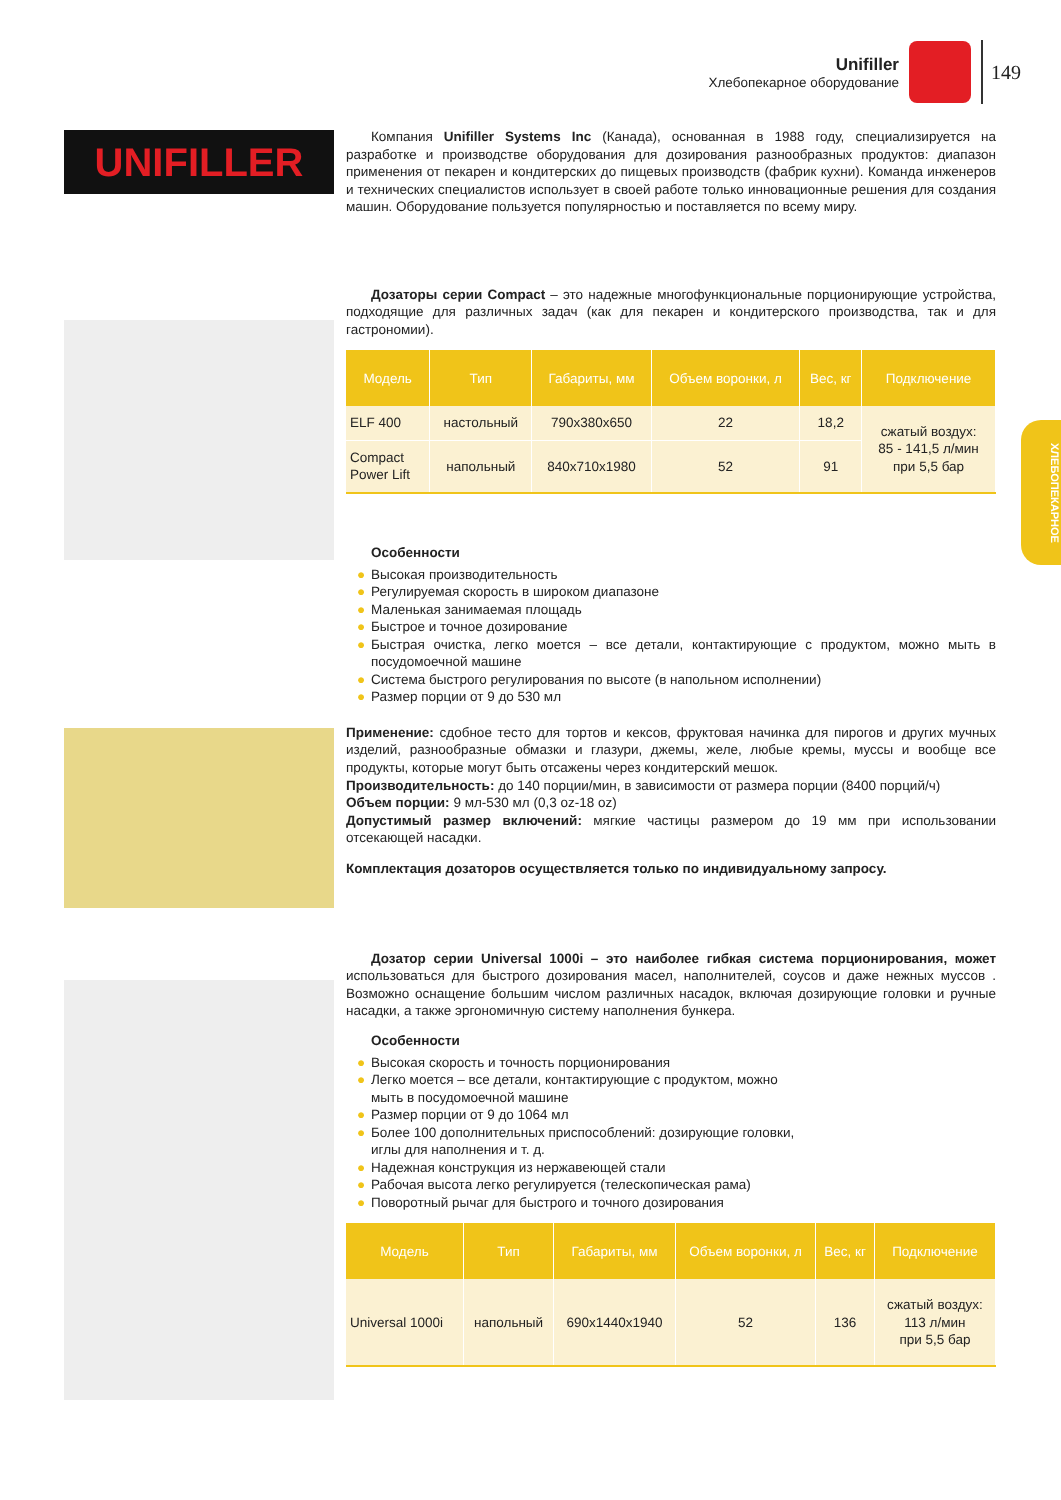Unifiller
Хлебопекарное оборудование
149
ХЛЕБОПЕКАРНОЕ
UNIFILLER
Компания Unifiller Systems Inc (Канада), основанная в 1988 году, специализируется на разработке и производстве оборудования для дозирования разнообразных продуктов: диапазон применения от пекарен и кондитерских до пищевых производств (фабрик кухни). Команда инженеров и технических специалистов использует в своей работе только инновационные решения для создания машин. Оборудование пользуется популярностью и поставляется по всему миру.
Дозаторы серии Compact – это надежные многофункциональные порционирующие устройства, подходящие для различных задач (как для пекарен и кондитерского производства, так и для гастрономии).
| Модель | Тип | Габариты, мм | Объем воронки, л | Вес, кг | Подключение |
| --- | --- | --- | --- | --- | --- |
| ELF 400 | настольный | 790x380x650 | 22 | 18,2 | сжатый воздух: 85 - 141,5 л/мин при 5,5 бар |
| Compact Power Lift | напольный | 840x710x1980 | 52 | 91 | |
Особенности
● Высокая производительность
● Регулируемая скорость в широком диапазоне
● Маленькая занимаемая площадь
● Быстрое и точное дозирование
● Быстрая очистка, легко моется – все детали, контактирующие с продуктом, можно мыть в посудомоечной машине
● Система быстрого регулирования по высоте (в напольном исполнении)
● Размер порции от 9 до 530 мл
Применение: сдобное тесто для тортов и кексов, фруктовая начинка для пирогов и других мучных изделий, разнообразные обмазки и глазури, джемы, желе, любые кремы, муссы и вообще все продукты, которые могут быть отсажены через кондитерский мешок.
Производительность: до 140 порции/мин, в зависимости от размера порции (8400 порций/ч)
Объем порции: 9 мл-530 мл (0,3 oz-18 oz)
Допустимый размер включений: мягкие частицы размером до 19 мм при использовании отсекающей насадки.
Комплектация дозаторов осуществляется только по индивидуальному запросу.
Дозатор серии Universal 1000i – это наиболее гибкая система порционирования, может использоваться для быстрого дозирования масел, наполнителей, соусов и даже нежных муссов . Возможно оснащение большим числом различных насадок, включая дозирующие головки и ручные насадки, а также эргономичную систему наполнения бункера.
Особенности
● Высокая скорость и точность порционирования
● Легко моется – все детали, контактирующие с продуктом, можно мыть в посудомоечной машине
● Размер порции от 9 до 1064 мл
● Более 100 дополнительных приспособлений: дозирующие головки, иглы для наполнения и т. д.
● Надежная конструкция из нержавеющей стали
● Рабочая высота легко регулируется (телескопическая рама)
● Поворотный рычаг для быстрого и точного дозирования
| Модель | Тип | Габариты, мм | Объем воронки, л | Вес, кг | Подключение |
| --- | --- | --- | --- | --- | --- |
| Universal 1000i | напольный | 690x1440x1940 | 52 | 136 | сжатый воздух: 113 л/мин при 5,5 бар |